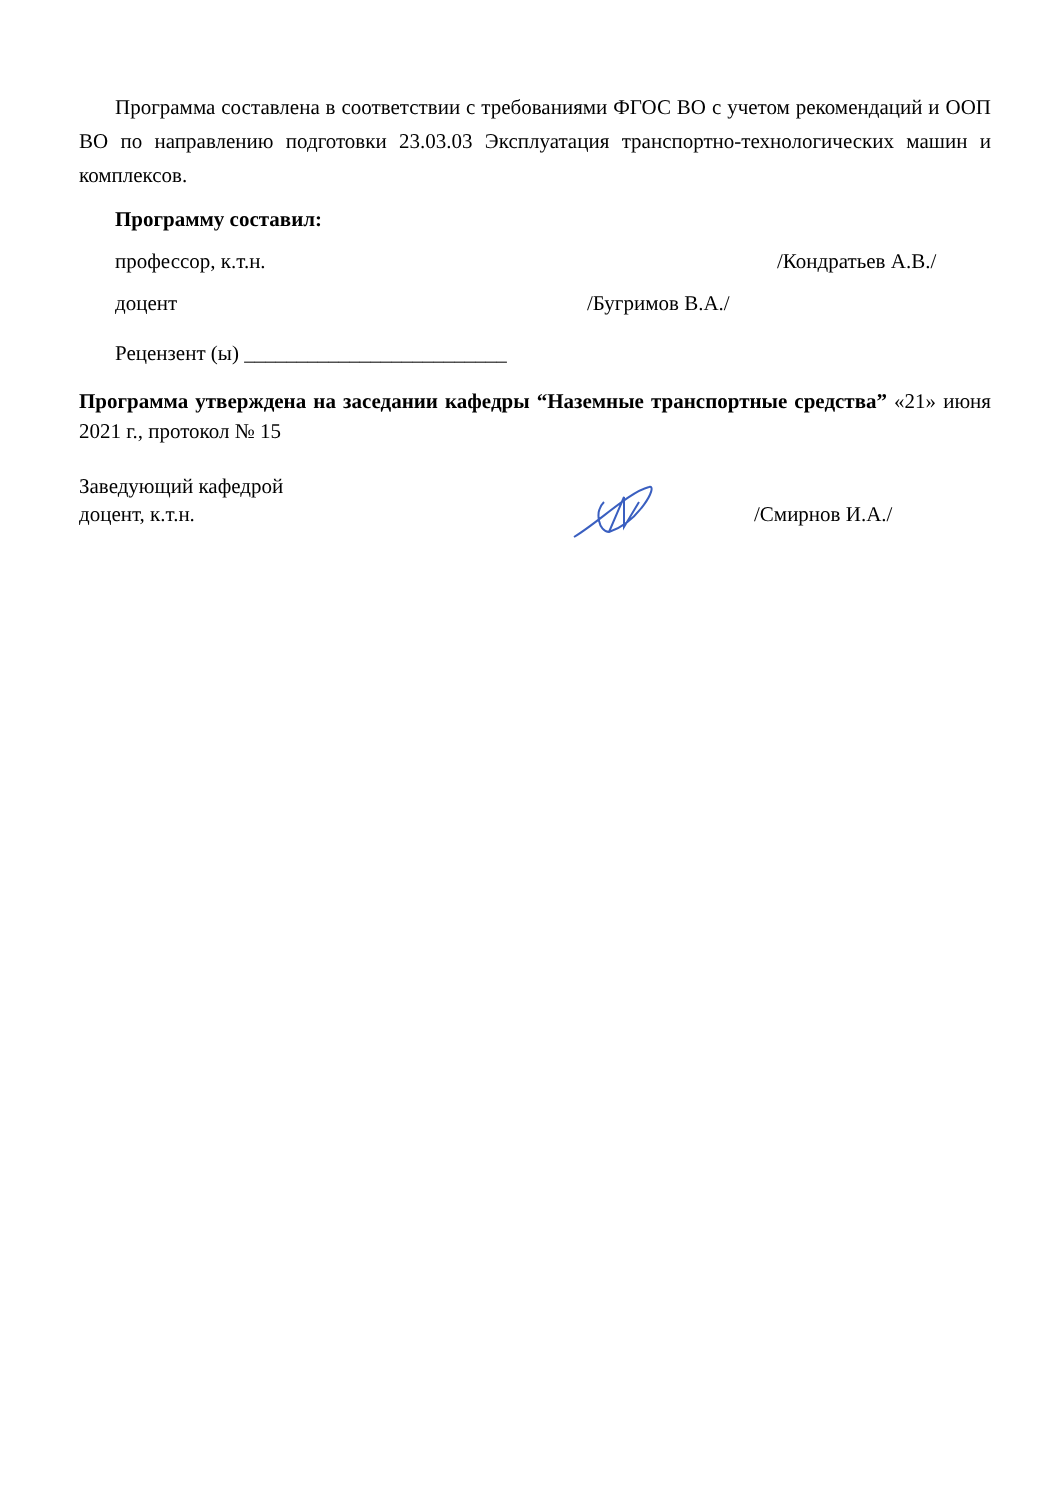Программа составлена в соответствии с требованиями ФГОС ВО с учетом рекомендаций и ООП ВО по направлению подготовки 23.03.03 Эксплуатация транспортно-технологических машин и комплексов.
Программу составил:
профессор, к.т.н. /Кондратьев А.В./
доцент /Бугримов В.А./
Рецензент (ы) _________________________
Программа утверждена на заседании кафедры “Наземные транспортные средства” «21» июня 2021 г., протокол № 15
Заведующий кафедрой
доцент, к.т.н. /Смирнов И.А./